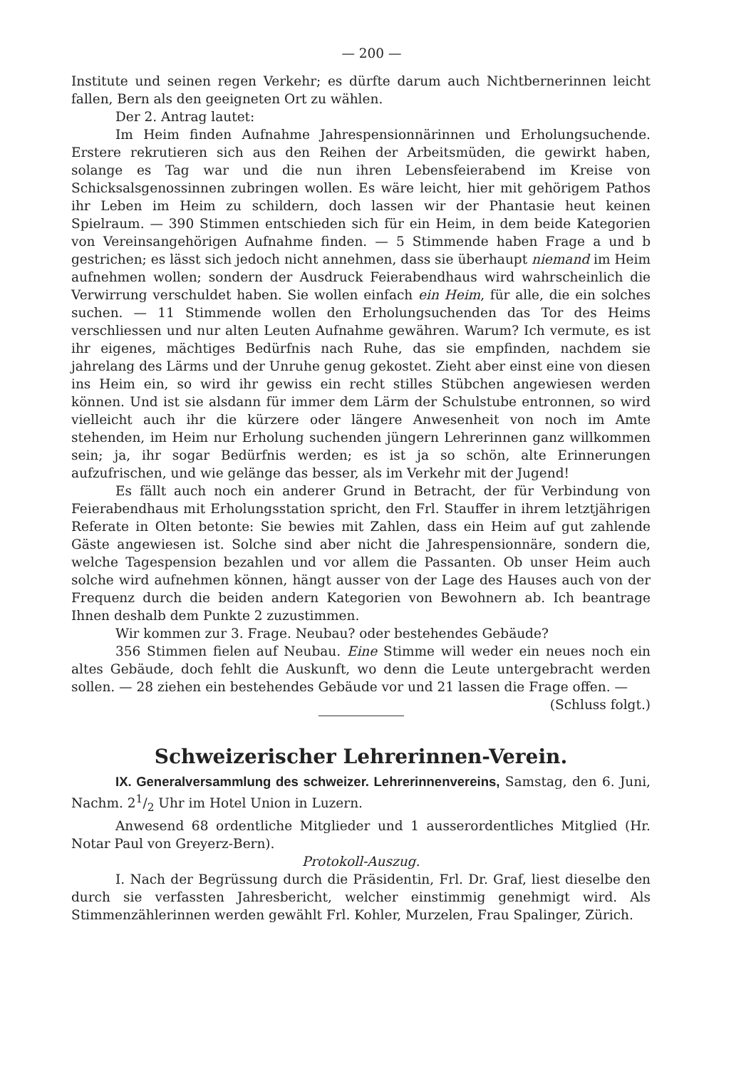— 200 —
Institute und seinen regen Verkehr; es dürfte darum auch Nichtbernerinnen leicht fallen, Bern als den geeigneten Ort zu wählen.
Der 2. Antrag lautet:
Im Heim finden Aufnahme Jahrespensionnärinnen und Erholungsuchende. Erstere rekrutieren sich aus den Reihen der Arbeitsmüden, die gewirkt haben, solange es Tag war und die nun ihren Lebensfeierabend im Kreise von Schicksalsgenossinnen zubringen wollen. Es wäre leicht, hier mit gehörigem Pathos ihr Leben im Heim zu schildern, doch lassen wir der Phantasie heut keinen Spielraum. — 390 Stimmen entschieden sich für ein Heim, in dem beide Kategorien von Vereinsangehörigen Aufnahme finden. — 5 Stimmende haben Frage a und b gestrichen; es lässt sich jedoch nicht annehmen, dass sie überhaupt niemand im Heim aufnehmen wollen; sondern der Ausdruck Feierabendhaus wird wahrscheinlich die Verwirrung verschuldet haben. Sie wollen einfach ein Heim, für alle, die ein solches suchen. — 11 Stimmende wollen den Erholungsuchenden das Tor des Heims verschliessen und nur alten Leuten Aufnahme gewähren. Warum? Ich vermute, es ist ihr eigenes, mächtiges Bedürfnis nach Ruhe, das sie empfinden, nachdem sie jahrelang des Lärms und der Unruhe genug gekostet. Zieht aber einst eine von diesen ins Heim ein, so wird ihr gewiss ein recht stilles Stübchen angewiesen werden können. Und ist sie alsdann für immer dem Lärm der Schulstube entronnen, so wird vielleicht auch ihr die kürzere oder längere Anwesenheit von noch im Amte stehenden, im Heim nur Erholung suchenden jüngern Lehrerinnen ganz willkommen sein; ja, ihr sogar Bedürfnis werden; es ist ja so schön, alte Erinnerungen aufzufrischen, und wie gelänge das besser, als im Verkehr mit der Jugend!
Es fällt auch noch ein anderer Grund in Betracht, der für Verbindung von Feierabendhaus mit Erholungsstation spricht, den Frl. Stauffer in ihrem letztjährigen Referate in Olten betonte: Sie bewies mit Zahlen, dass ein Heim auf gut zahlende Gäste angewiesen ist. Solche sind aber nicht die Jahrespensionnäre, sondern die, welche Tagespension bezahlen und vor allem die Passanten. Ob unser Heim auch solche wird aufnehmen können, hängt ausser von der Lage des Hauses auch von der Frequenz durch die beiden andern Kategorien von Bewohnern ab. Ich beantrage Ihnen deshalb dem Punkte 2 zuzustimmen.
Wir kommen zur 3. Frage. Neubau? oder bestehendes Gebäude?
356 Stimmen fielen auf Neubau. Eine Stimme will weder ein neues noch ein altes Gebäude, doch fehlt die Auskunft, wo denn die Leute untergebracht werden sollen. — 28 ziehen ein bestehendes Gebäude vor und 21 lassen die Frage offen. — (Schluss folgt.)
Schweizerischer Lehrerinnen-Verein.
IX. Generalversammlung des schweizer. Lehrerinnenvereins, Samstag, den 6. Juni, Nachm. 21/2 Uhr im Hotel Union in Luzern.
Anwesend 68 ordentliche Mitglieder und 1 ausserordentliches Mitglied (Hr. Notar Paul von Greyerz-Bern).
Protokoll-Auszug.
I. Nach der Begrüssung durch die Präsidentin, Frl. Dr. Graf, liest dieselbe den durch sie verfassten Jahresbericht, welcher einstimmig genehmigt wird. Als Stimmenzählerinnen werden gewählt Frl. Kohler, Murzelen, Frau Spalinger, Zürich.